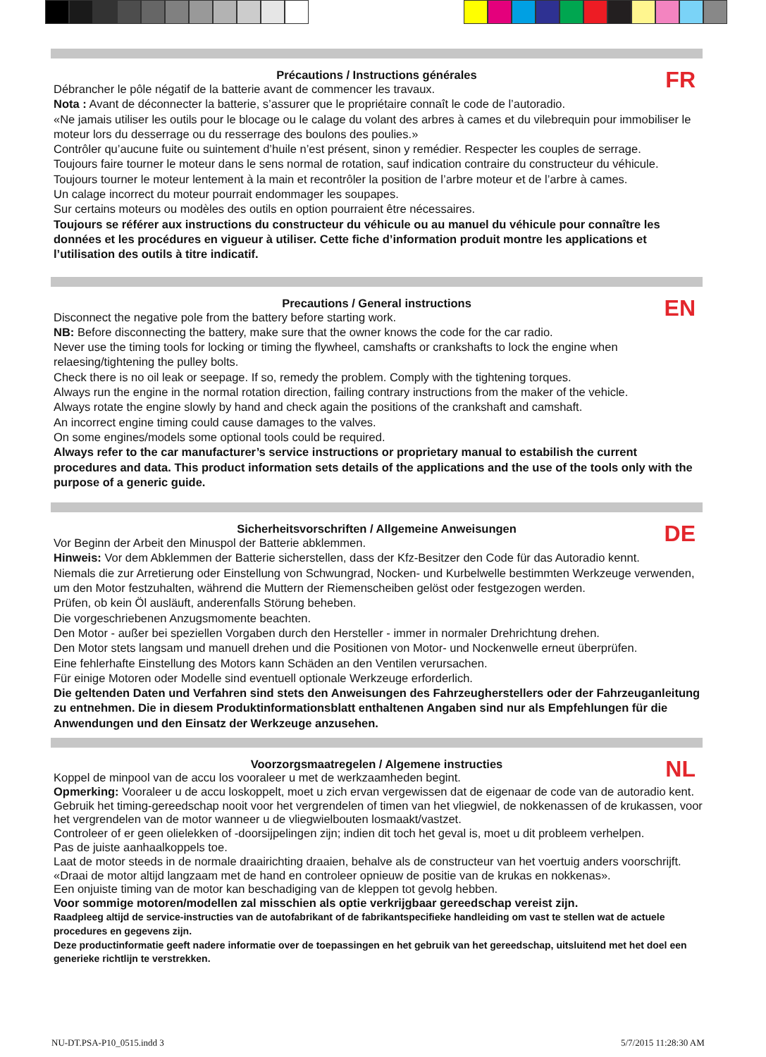FR
Précautions / Instructions générales
Débrancher le pôle négatif de la batterie avant de commencer les travaux.
Nota : Avant de déconnecter la batterie, s’assurer que le propriétaire connaît le code de l’autoradio.
«Ne jamais utiliser les outils pour le blocage ou le calage du volant des arbres à cames et du vilebrequin pour immobiliser le moteur lors du desserrage ou du resserrage des boulons des poulies.»
Contrôler qu’aucune fuite ou suintement d’huile n’est présent, sinon y remédier. Respecter les couples de serrage.
Toujours faire tourner le moteur dans le sens normal de rotation, sauf indication contraire du constructeur du véhicule.
Toujours tourner le moteur lentement à la main et recontrôler la position de l’arbre moteur et de l’arbre à cames.
Un calage incorrect du moteur pourrait endommager les soupapes.
Sur certains moteurs ou modèles des outils en option pourraient être nécessaires.
Toujours se référer aux instructions du constructeur du véhicule ou au manuel du véhicule pour connaître les données et les procédures en vigueur à utiliser. Cette fiche d’information produit montre les applications et l’utilisation des outils à titre indicatif.
EN
Precautions / General instructions
Disconnect the negative pole from the battery before starting work.
NB: Before disconnecting the battery, make sure that the owner knows the code for the car radio.
Never use the timing tools for locking or timing the flywheel, camshafts or crankshafts to lock the engine when relaesing/tightening the pulley bolts.
Check there is no oil leak or seepage. If so, remedy the problem. Comply with the tightening torques.
Always run the engine in the normal rotation direction, failing contrary instructions from the maker of the vehicle.
Always rotate the engine slowly by hand and check again the positions of the crankshaft and camshaft.
An incorrect engine timing could cause damages to the valves.
On some engines/models some optional tools could be required.
Always refer to the car manufacturer’s service instructions or proprietary manual to estabilish the current procedures and data. This product information sets details of the applications and the use of the tools only with the purpose of a generic guide.
DE
Sicherheitsvorschriften / Allgemeine Anweisungen
Vor Beginn der Arbeit den Minuspol der Batterie abklemmen.
Hinweis: Vor dem Abklemmen der Batterie sicherstellen, dass der Kfz-Besitzer den Code für das Autoradio kennt.
Niemals die zur Arretierung oder Einstellung von Schwungrad, Nocken- und Kurbelwelle bestimmten Werkzeuge verwenden, um den Motor festzuhalten, während die Muttern der Riemenscheiben gelöst oder festgezogen werden.
Prüfen, ob kein Öl ausläuft, anderenfalls Störung beheben.
Die vorgeschriebenen Anzugsmomente beachten.
Den Motor - außer bei speziellen Vorgaben durch den Hersteller - immer in normaler Drehrichtung drehen.
Den Motor stets langsam und manuell drehen und die Positionen von Motor- und Nockenwelle erneut überprüfen.
Eine fehlerhafte Einstellung des Motors kann Schäden an den Ventilen verursachen.
Für einige Motoren oder Modelle sind eventuell optionale Werkzeuge erforderlich.
Die geltenden Daten und Verfahren sind stets den Anweisungen des Fahrzeugherstellers oder der Fahrzeuganleitung zu entnehmen. Die in diesem Produktinformationsblatt enthaltenen Angaben sind nur als Empfehlungen für die Anwendungen und den Einsatz der Werkzeuge anzusehen.
NL
Voorzorgsmaatregelen / Algemene instructies
Koppel de minpool van de accu los vooraleer u met de werkzaamheden begint.
Opmerking: Vooraleer u de accu loskoppelt, moet u zich ervan vergewissen dat de eigenaar de code van de autoradio kent.
Gebruik het timing-gereedschap nooit voor het vergrendelen of timen van het vliegwiel, de nokkenassen of de krukassen, voor het vergrendelen van de motor wanneer u de vliegwielbouten losmaakt/vastzet.
Controleer of er geen olielekken of -doorsijpelingen zijn; indien dit toch het geval is, moet u dit probleem verhelpen.
Pas de juiste aanhaalkoppels toe.
Laat de motor steeds in de normale draairichting draaien, behalve als de constructeur van het voertuig anders voorschrijft.
«Draai de motor altijd langzaam met de hand en controleer opnieuw de positie van de krukas en nokkenas».
Een onjuiste timing van de motor kan beschadiging van de kleppen tot gevolg hebben.
Voor sommige motoren/modellen zal misschien als optie verkrijgbaar gereedschap vereist zijn.
Raadpleeg altijd de service-instructies van de autofabrikant of de fabrikantspecifieke handleiding om vast te stellen wat de actuele procedures en gegevens zijn.
Deze productinformatie geeft nadere informatie over de toepassingen en het gebruik van het gereedschap, uitsluitend met het doel een generieke richtlijn te verstrekken.
NU-DT.PSA-P10_0515.indd 3 5/7/2015 11:28:30 AM